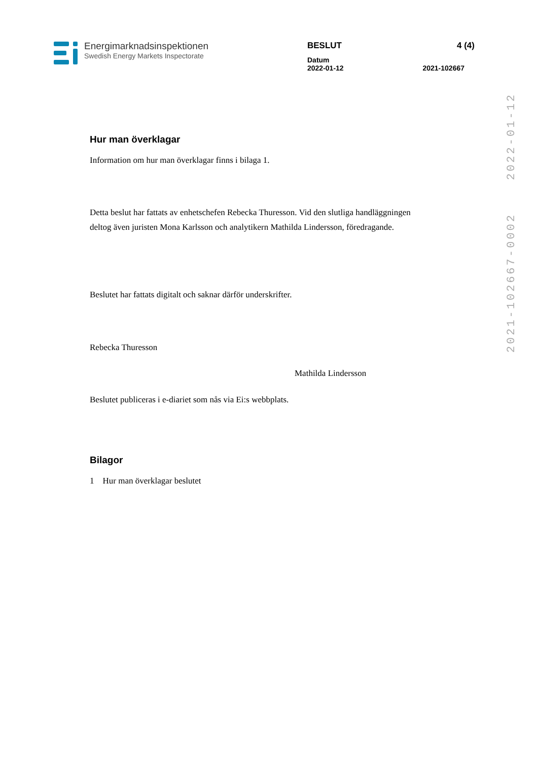Energimarknadsinspektionen
Swedish Energy Markets Inspectorate
BESLUT 4 (4)
Datum
2022-01-12 2021-102667
2022-01-12
2021-102667-0002
Hur man överklagar
Information om hur man överklagar finns i bilaga 1.
Detta beslut har fattats av enhetschefen Rebecka Thuresson. Vid den slutliga handläggningen deltog även juristen Mona Karlsson och analytikern Mathilda Lindersson, föredragande.
Beslutet har fattats digitalt och saknar därför underskrifter.
Rebecka Thuresson
Mathilda Lindersson
Beslutet publiceras i e-diariet som nås via Ei:s webbplats.
Bilagor
1 Hur man överklagar beslutet